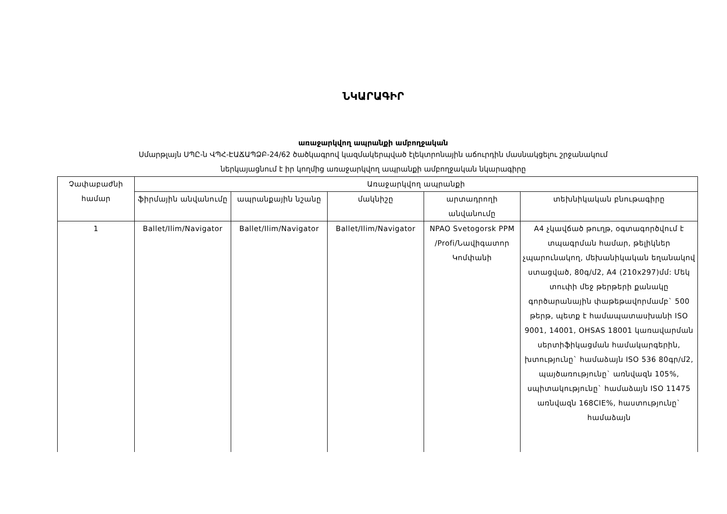ՆԿԱՐԱԳԻՐ
առաջարկվող ապրանքի ամբողջական
Սմարթլայն ՍՊԸ-ն ՎՊՀ-ԷԱՃԱՊՁԲ-24/62 ծածկագրով կազմակերպված էլեկտրոնային աճուրդին մասնակցելու շրջանակում
ներկայացնում է իր կողմից առաջարկվող ապրանքի ամբողջական նկարագիրը
| Չափաբաժնի համար | Առաջարկվող ապրանքի | | | | |
| --- | --- | --- | --- | --- | --- |
| | ֆիրմային անվանումը | ապրանքային նշանը | մակնիշը | արտադրողի անվանումը | տեխնիկական բնութագիրը |
| 1 | Ballet/Ilim/Navigator | Ballet/Ilim/Navigator | Ballet/Ilim/Navigator | NPAO Svetogorsk PPM /Profi/Նավիգատոր Կոմփանի | A4 չկավճած թուղթ, օգտագործվում է տպագրման համար, թելիկներ չպարունակող, մեխանիկական եղանակով ստացված, 80գ/մ2, A4 (210x297)մմ: Մեկ տուփի մեջ թերթերի քանակը գործարանային փաթեթավորմամբ` 500 թերթ, պետք է համապատասխանի ISO 9001, 14001, OHSAS 18001 կառավարման սերտիֆիկացման համակարգերին, խտությունը` համաձայն ISO 536 80գր/մ2, պայծառությունը` առնվազն 105%, սպիտակությունը` համաձայն ISO 11475 առնվազն 168CIE%, հաստությունը` համաձայն |